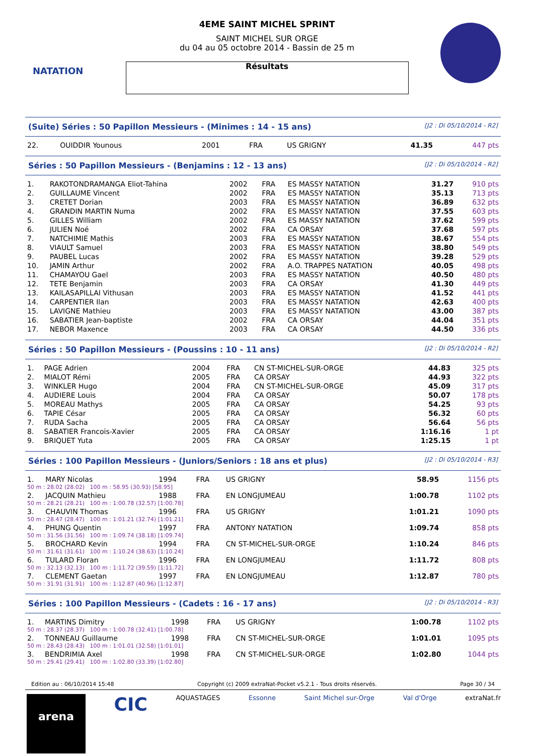NATATION
4EME SAINT MICHEL SPRINT
SAINT MICHEL SUR ORGE
du 04 au 05 octobre 2014 - Bassin de 25 m
Résultats
(Suite) Séries : 50 Papillon Messieurs - (Minimes : 14 - 15 ans) [J2 : Di 05/10/2014 - R2]
| 22. | OUIDDIR Younous | 2001 | FRA | US GRIGNY | 41.35 | 447 pts |
Séries : 50 Papillon Messieurs - (Benjamins : 12 - 13 ans) [J2 : Di 05/10/2014 - R2]
| 1. | RAKOTONDRAMANGA Eliot-Tahina | 2002 | FRA | ES MASSY NATATION | 31.27 | 910 pts |
| 2. | GUILLAUME Vincent | 2002 | FRA | ES MASSY NATATION | 35.13 | 713 pts |
| 3. | CRETET Dorian | 2003 | FRA | ES MASSY NATATION | 36.89 | 632 pts |
| 4. | GRANDIN MARTIN Numa | 2002 | FRA | ES MASSY NATATION | 37.55 | 603 pts |
| 5. | GILLES William | 2002 | FRA | ES MASSY NATATION | 37.62 | 599 pts |
| 6. | JULIEN Noé | 2002 | FRA | CA ORSAY | 37.68 | 597 pts |
| 7. | NATCHIMIE Mathis | 2003 | FRA | ES MASSY NATATION | 38.67 | 554 pts |
| 8. | VIAULT Samuel | 2003 | FRA | ES MASSY NATATION | 38.80 | 549 pts |
| 9. | PAUBEL Lucas | 2002 | FRA | ES MASSY NATATION | 39.28 | 529 pts |
| 10. | JAMIN Arthur | 2002 | FRA | A.O. TRAPPES NATATION | 40.05 | 498 pts |
| 11. | CHAMAYOU Gael | 2003 | FRA | ES MASSY NATATION | 40.50 | 480 pts |
| 12. | TETE Benjamin | 2003 | FRA | CA ORSAY | 41.30 | 449 pts |
| 13. | KAILASAPILLAI Vithusan | 2003 | FRA | ES MASSY NATATION | 41.52 | 441 pts |
| 14. | CARPENTIER Ilan | 2003 | FRA | ES MASSY NATATION | 42.63 | 400 pts |
| 15. | LAVIGNE Mathieu | 2003 | FRA | ES MASSY NATATION | 43.00 | 387 pts |
| 16. | SABATIER Jean-baptiste | 2002 | FRA | CA ORSAY | 44.04 | 351 pts |
| 17. | NEBOR Maxence | 2003 | FRA | CA ORSAY | 44.50 | 336 pts |
Séries : 50 Papillon Messieurs - (Poussins : 10 - 11 ans) [J2 : Di 05/10/2014 - R2]
| 1. | PAGE Adrien | 2004 | FRA | CN ST-MICHEL-SUR-ORGE | 44.83 | 325 pts |
| 2. | MIALOT Rémi | 2005 | FRA | CA ORSAY | 44.93 | 322 pts |
| 3. | WINKLER Hugo | 2004 | FRA | CN ST-MICHEL-SUR-ORGE | 45.09 | 317 pts |
| 4. | AUDIERE Louis | 2004 | FRA | CA ORSAY | 50.07 | 178 pts |
| 5. | MOREAU Mathys | 2005 | FRA | CA ORSAY | 54.25 | 93 pts |
| 6. | TAPIE César | 2005 | FRA | CA ORSAY | 56.32 | 60 pts |
| 7. | RUDA Sacha | 2005 | FRA | CA ORSAY | 56.64 | 56 pts |
| 8. | SABATIER Francois-Xavier | 2005 | FRA | CA ORSAY | 1:16.16 | 1 pt |
| 9. | BRIQUET Yuta | 2005 | FRA | CA ORSAY | 1:25.15 | 1 pt |
Séries : 100 Papillon Messieurs - (Juniors/Seniors : 18 ans et plus) [J2 : Di 05/10/2014 - R3]
| 1. | MARY Nicolas | 1994 | FRA | US GRIGNY | 58.95 | 1156 pts |
| 50 m : 28.02 (28.02) 100 m : 58.95 (30.93) [58.95] | | | | | | |
| 2. | JACQUIN Mathieu | 1988 | FRA | EN LONGJUMEAU | 1:00.78 | 1102 pts |
| 50 m : 28.21 (28.21) 100 m : 1:00.78 (32.57) [1:00.78] | | | | | | |
| 3. | CHAUVIN Thomas | 1996 | FRA | US GRIGNY | 1:01.21 | 1090 pts |
| 50 m : 28.47 (28.47) 100 m : 1:01.21 (32.74) [1:01.21] | | | | | | |
| 4. | PHUNG Quentin | 1997 | FRA | ANTONY NATATION | 1:09.74 | 858 pts |
| 50 m : 31.56 (31.56) 100 m : 1:09.74 (38.18) [1:09.74] | | | | | | |
| 5. | BROCHARD Kevin | 1994 | FRA | CN ST-MICHEL-SUR-ORGE | 1:10.24 | 846 pts |
| 50 m : 31.61 (31.61) 100 m : 1:10.24 (38.63) [1:10.24] | | | | | | |
| 6. | TULARD Floran | 1996 | FRA | EN LONGJUMEAU | 1:11.72 | 808 pts |
| 50 m : 32.13 (32.13) 100 m : 1:11.72 (39.59) [1:11.72] | | | | | | |
| 7. | CLEMENT Gaetan | 1997 | FRA | EN LONGJUMEAU | 1:12.87 | 780 pts |
| 50 m : 31.91 (31.91) 100 m : 1:12.87 (40.96) [1:12.87] | | | | | | |
Séries : 100 Papillon Messieurs - (Cadets : 16 - 17 ans) [J2 : Di 05/10/2014 - R3]
| 1. | MARTINS Dimitry | 1998 | FRA | US GRIGNY | 1:00.78 | 1102 pts |
| 50 m : 28.37 (28.37) 100 m : 1:00.78 (32.41) [1:00.78] | | | | | | |
| 2. | TONNEAU Guillaume | 1998 | FRA | CN ST-MICHEL-SUR-ORGE | 1:01.01 | 1095 pts |
| 50 m : 28.43 (28.43) 100 m : 1:01.01 (32.58) [1:01.01] | | | | | | |
| 3. | BENDRIMIA Axel | 1998 | FRA | CN ST-MICHEL-SUR-ORGE | 1:02.80 | 1044 pts |
| 50 m : 29.41 (29.41) 100 m : 1:02.80 (33.39) [1:02.80] | | | | | | |
Edition au : 06/10/2014 15:48 Copyright (c) 2009 extraNat-Pocket v5.2.1 - Tous droits réservés. Page 30 / 34
arena
CIC
AQUASTAGES Essonne Saint Michel sur-Orge Val d'Orge extraNat.fr